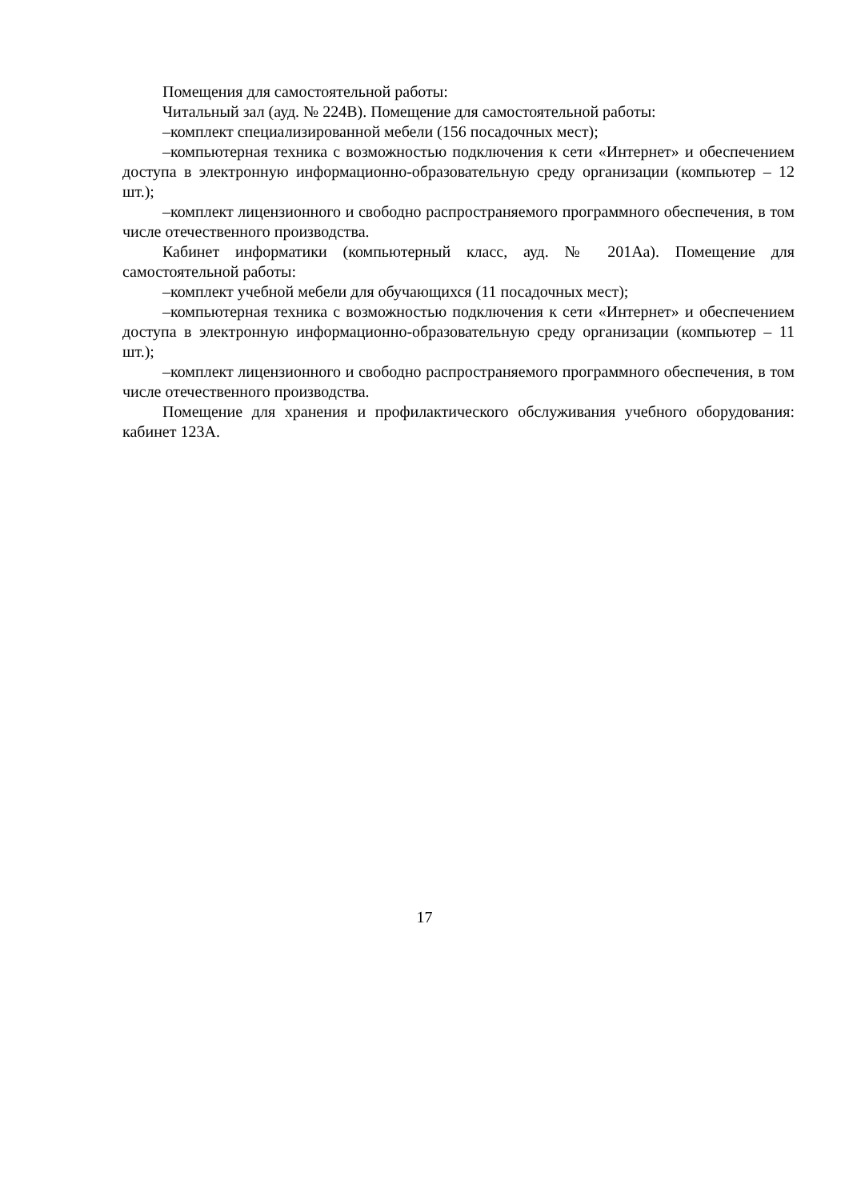Помещения для самостоятельной работы:
Читальный зал (ауд. № 224В). Помещение для самостоятельной работы:
–комплект специализированной мебели (156 посадочных мест);
–компьютерная техника с возможностью подключения к сети «Интернет» и обеспечением доступа в электронную информационно-образовательную среду организации (компьютер – 12 шт.);
–комплект лицензионного и свободно распространяемого программного обеспечения, в том числе отечественного производства.
Кабинет информатики (компьютерный класс, ауд. № 201Аа). Помещение для самостоятельной работы:
–комплект учебной мебели для обучающихся (11 посадочных мест);
–компьютерная техника с возможностью подключения к сети «Интернет» и обеспечением доступа в электронную информационно-образовательную среду организации (компьютер – 11 шт.);
–комплект лицензионного и свободно распространяемого программного обеспечения, в том числе отечественного производства.
Помещение для хранения и профилактического обслуживания учебного оборудования: кабинет 123А.
17